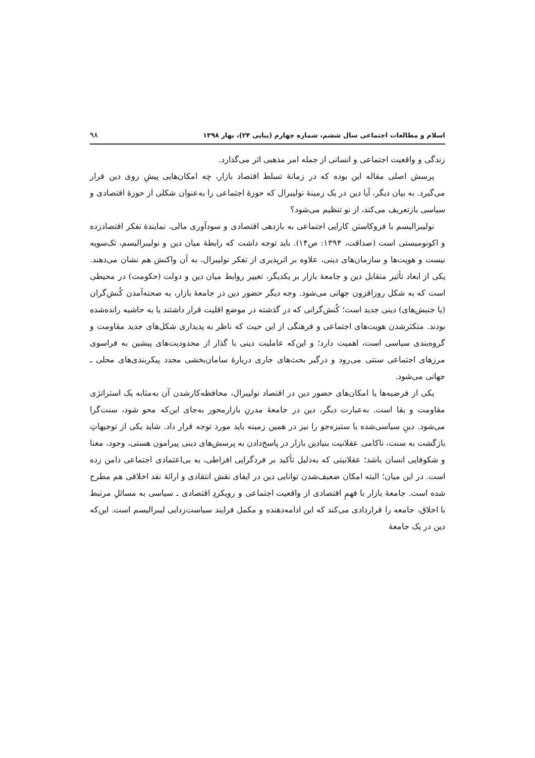اسلام و مطالعات اجتماعی سال ششم، شماره چهارم (پیاپی ۲۴)، بهار ۱۳۹۸ ۹۸
زندگی و واقعیت اجتماعی و انسانی از جمله امر مذهبی اثر می‌گذارد.
پرسش اصلی مقاله این بوده که در زمانهٔ تسلط اقتصاد بازار، چه امکان‌هایی پیشِ روی دین قرار می‌گیرد. به بیان دیگر، آیا دین در یک زمینهٔ نولیبرال که حوزهٔ اجتماعی را به‌عنوان شکلی از حوزهٔ اقتصادی و سیاسی بازتعریف می‌کند، از نو تنظیم می‌شود؟
نولیبرالیسم با فروکاستن کارایی اجتماعی به بازدهی اقتصادی و سودآوری مالی، نمایندهٔ تفکر اقتصادزده و اکونومیستی است (صداقت، ۱۳۹۴: ص۱۴). باید توجه داشت که رابطهٔ میان دین و نولیبرالیسم، تک‌سویه نیست و هویت‌ها و سازمان‌های دینی، علاوه بر اثرپذیری از تفکر نولیبرال، به آن واکنش هم نشان می‌دهند. یکی از ابعاد تأثیر متقابل دین و جامعهٔ بازار بر یکدیگر، تغییر روابط میان دین و دولت (حکومت) در محیطی است که به شکل روزافزون جهانی می‌شود. وجه دیگر حضور دین در جامعهٔ بازار، به صحنه‌آمدن کُنش‌گران (یا جنبش‌های) دینی جدید است؛ کُنش‌گرانی که در گذشته در موضع اقلیت قرار داشتند یا به حاشیه رانده‌شده بودند. متکثرشدن هویت‌های اجتماعی و فرهنگی از این حیث که ناظر به پدیداری شکل‌های جدید مقاومت و گروه‌بندی سیاسی است، اهمیت دارد؛ و این‌که عاملیت دینی با گذار از محدودیت‌های پیشین به فراسوی مرزهای اجتماعی سنتی می‌رود و درگیر بحث‌های جاری دربارهٔ سامان‌بخشی مجدد پیکربندی‌های محلی ـ جهانی می‌شود.
یکی از فرضیه‌ها یا امکان‌های حضور دین در اقتصاد نولیبرال، محافظه‌کارشدن آن به‌مثابه یک استراتژی مقاومت و بقا است. به‌عبارت دیگر، دین در جامعهٔ مدرنِ بازارمحور به‌جای این‌که محو شود، سنت‌گرا می‌شود. دینِ سیاسی‌شده یا ستیزه‌جو را نیز در همین زمینه باید مورد توجه قرار داد. شاید یکی از توجیهاتِ بازگشت به سنت، ناکامی عقلانیت بنیادین بازار در پاسخ‌دادن به پرسش‌های دینی پیرامون هستی، وجود، معنا و شکوفایی انسان باشد؛ عقلانیتی که به‌دلیل تأکید بر فردگرایی افراطی، به بی‌اعتمادی اجتماعی دامن زده است. در این میان؛ البته امکان ضعیف‌شدن توانایی دین در ایفای نقش انتقادی و ارائهٔ نقد اخلاقی هم مطرح شده است. جامعهٔ بازار با فهمِ اقتصادی از واقعیت اجتماعی و رویکردِ اقتصادی ـ سیاسی به مسائلِ مرتبط با اخلاق، جامعه را قراردادی می‌کند که این ادامه‌دهنده و مکمل فرایند سیاست‌زدایی لیبرالیسم است. این‌که دین در یک جامعهٔ